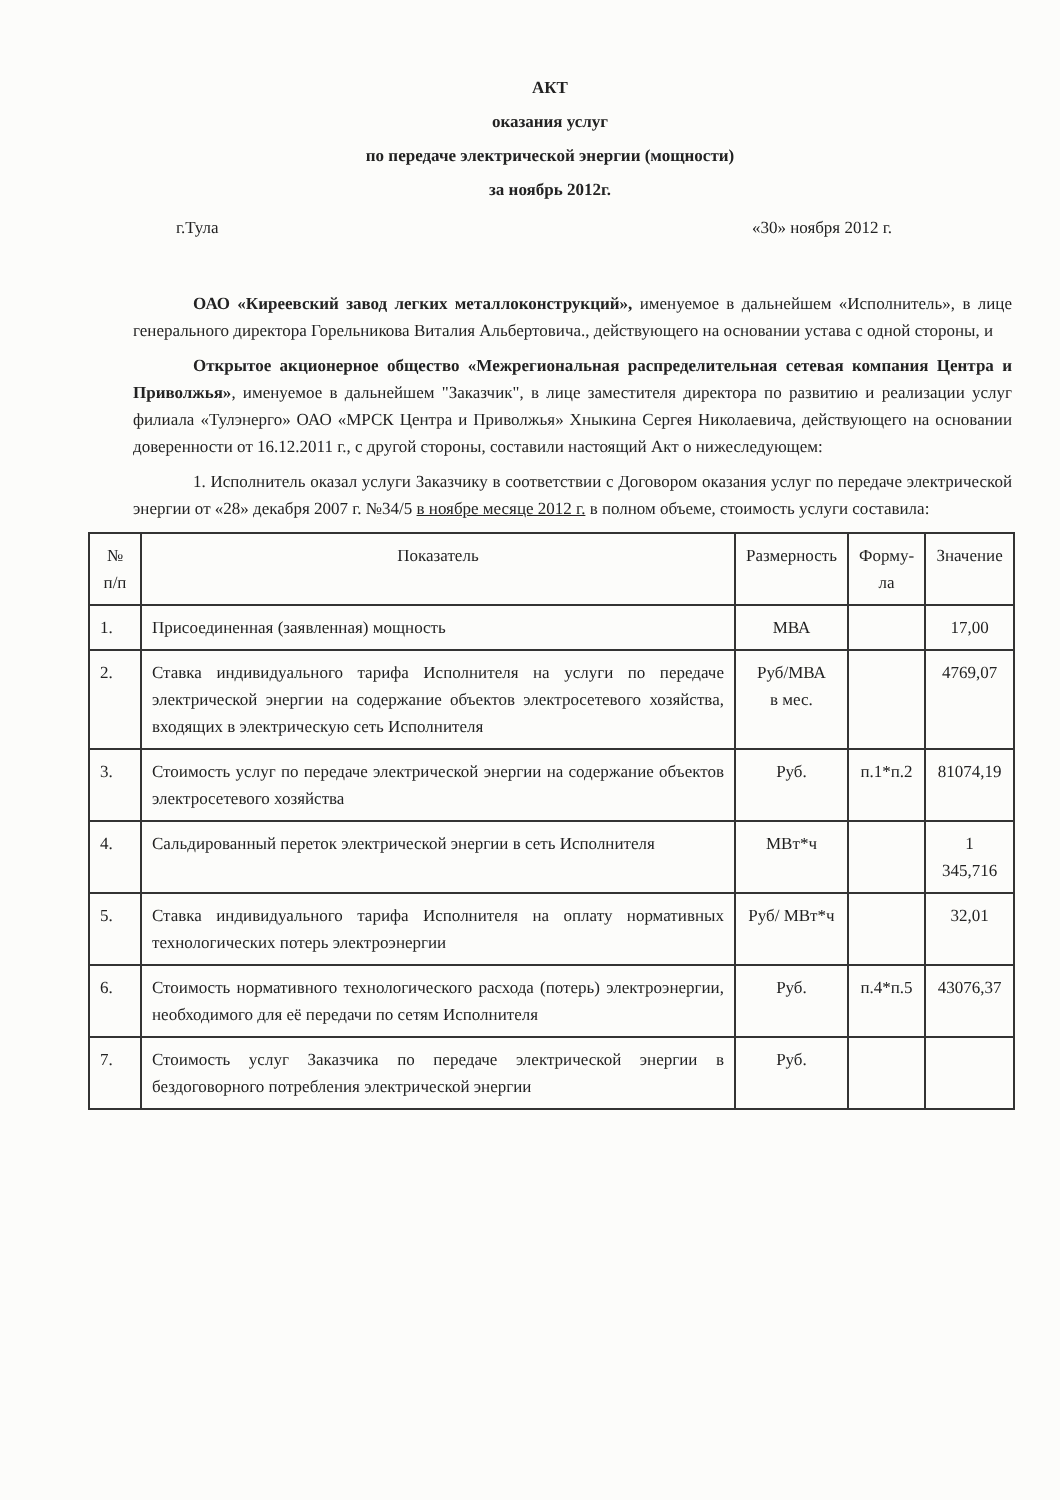АКТ
оказания услуг
по передаче электрической энергии (мощности)
за ноябрь 2012г.
г.Тула «30» ноября 2012 г.
ОАО «Киреевский завод легких металлоконструкций», именуемое в дальнейшем «Исполнитель», в лице генерального директора Горельникова Виталия Альбертовича., действующего на основании устава с одной стороны, и
Открытое акционерное общество «Межрегиональная распределительная сетевая компания Центра и Приволжья», именуемое в дальнейшем "Заказчик", в лице заместителя директора по развитию и реализации услуг филиала «Тулэнерго» ОАО «МРСК Центра и Приволжья» Хныкина Сергея Николаевича, действующего на основании доверенности от 16.12.2011 г., с другой стороны, составили настоящий Акт о нижеследующем:
1. Исполнитель оказал услуги Заказчику в соответствии с Договором оказания услуг по передаче электрической энергии от «28» декабря 2007 г. №34/5 в ноябре месяце 2012 г. в полном объеме, стоимость услуги составила:
| № п/п | Показатель | Размерность | Форму- ла | Значение |
| --- | --- | --- | --- | --- |
| 1. | Присоединенная (заявленная) мощность | МВА | | 17,00 |
| 2. | Ставка индивидуального тарифа Исполнителя на услуги по передаче электрической энергии на содержание объектов электросетевого хозяйства, входящих в электрическую сеть Исполнителя | Руб/МВА в мес. | | 4769,07 |
| 3. | Стоимость услуг по передаче электрической энергии на содержание объектов электросетевого хозяйства | Руб. | п.1*п.2 | 81074,19 |
| 4. | Сальдированный переток электрической энергии в сеть Исполнителя | МВт*ч | | 1 345,716 |
| 5. | Ставка индивидуального тарифа Исполнителя на оплату нормативных технологических потерь электроэнергии | Руб/ МВт*ч | | 32,01 |
| 6. | Стоимость нормативного технологического расхода (потерь) электроэнергии, необходимого для её передачи по сетям Исполнителя | Руб. | п.4*п.5 | 43076,37 |
| 7. | Стоимость услуг Заказчика по передаче электрической энергии в бездоговорного потребления электрической энергии | Руб. | | |